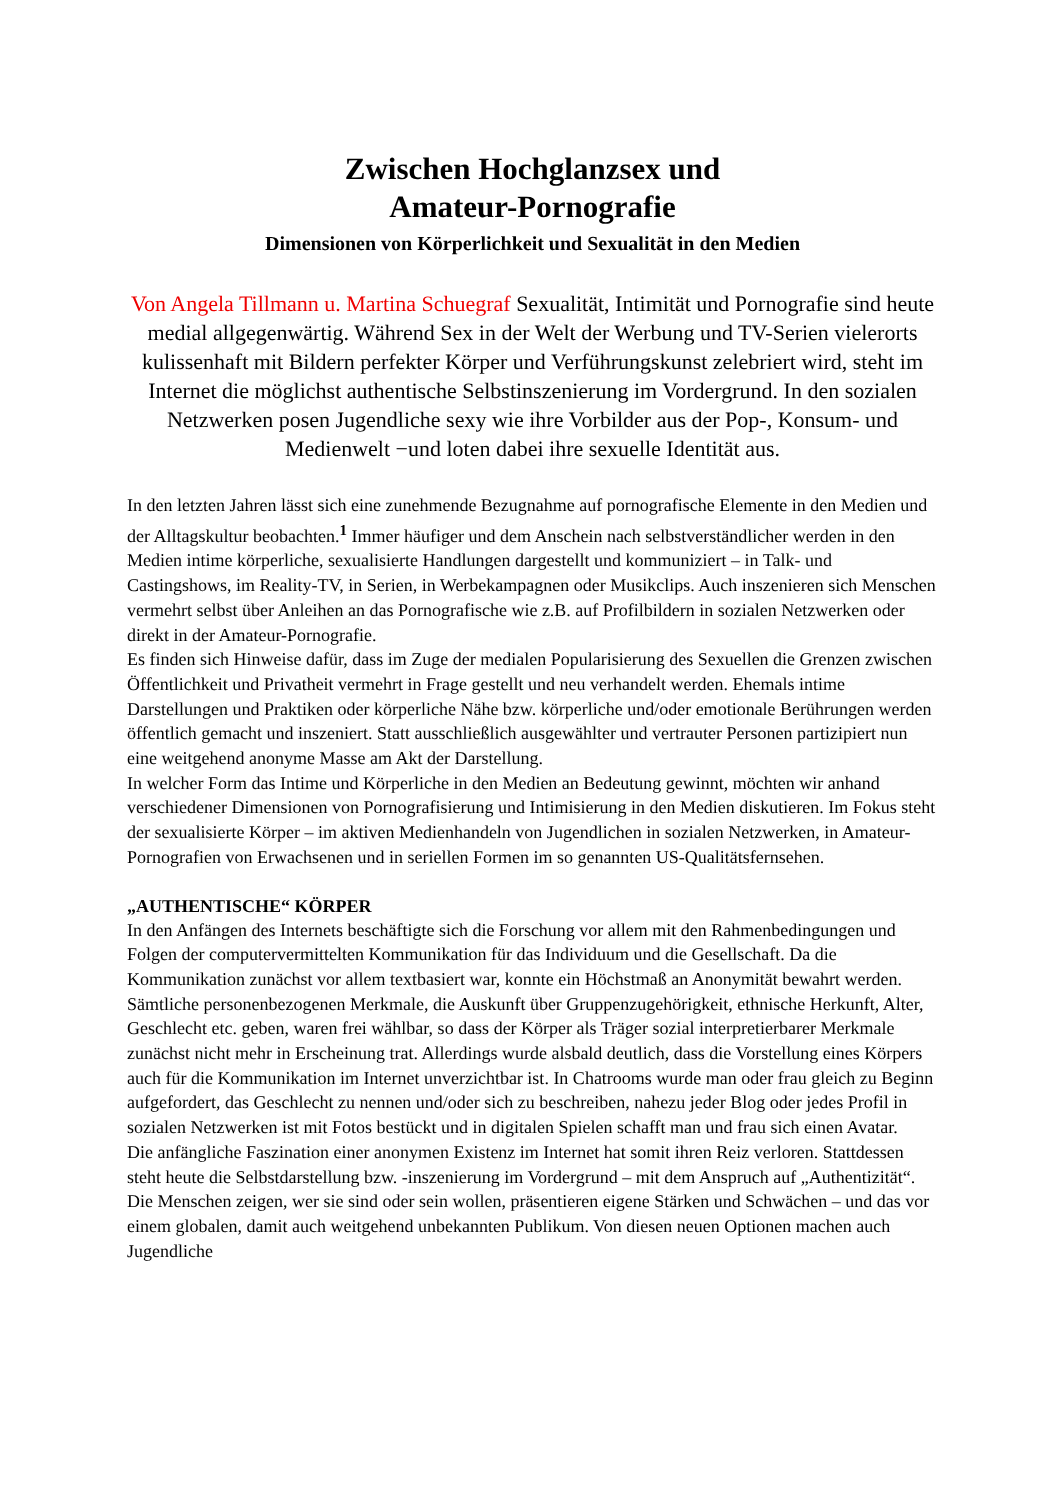Zwischen Hochglanzsex und
Amateur-Pornografie
Dimensionen von Körperlichkeit und Sexualität in den Medien
Von Angela Tillmann u. Martina Schuegraf Sexualität, Intimität und Pornografie sind heute medial allgegenwärtig. Während Sex in der Welt der Werbung und TV-Serien vielerorts kulissenhaft mit Bildern perfekter Körper und Verführungskunst zelebriert wird, steht im Internet die möglichst authentische Selbstinszenierung im Vordergrund. In den sozialen Netzwerken posen Jugendliche sexy wie ihre Vorbilder aus der Pop-, Konsum- und Medienwelt −und loten dabei ihre sexuelle Identität aus.
In den letzten Jahren lässt sich eine zunehmende Bezugnahme auf pornografische Elemente in den Medien und der Alltagskultur beobachten.<sup>1</sup> Immer häufiger und dem Anschein nach selbstverständlicher werden in den Medien intime körperliche, sexualisierte Handlungen dargestellt und kommuniziert – in Talk- und Castingshows, im Reality-TV, in Serien, in Werbekampagnen oder Musikclips. Auch inszenieren sich Menschen vermehrt selbst über Anleihen an das Pornografische wie z.B. auf Profilbildern in sozialen Netzwerken oder direkt in der Amateur-Pornografie.
Es finden sich Hinweise dafür, dass im Zuge der medialen Popularisierung des Sexuellen die Grenzen zwischen Öffentlichkeit und Privatheit vermehrt in Frage gestellt und neu verhandelt werden. Ehemals intime Darstellungen und Praktiken oder körperliche Nähe bzw. körperliche und/oder emotionale Berührungen werden öffentlich gemacht und inszeniert. Statt ausschließlich ausgewählter und vertrauter Personen partizipiert nun eine weitgehend anonyme Masse am Akt der Darstellung.
In welcher Form das Intime und Körperliche in den Medien an Bedeutung gewinnt, möchten wir anhand verschiedener Dimensionen von Pornografisierung und Intimisierung in den Medien diskutieren. Im Fokus steht der sexualisierte Körper – im aktiven Medienhandeln von Jugendlichen in sozialen Netzwerken, in Amateur-Pornografien von Erwachsenen und in seriellen Formen im so genannten US-Qualitätsfernsehen.
„AUTHENTISCHE“ KÖRPER
In den Anfängen des Internets beschäftigte sich die Forschung vor allem mit den Rahmenbedingungen und Folgen der computervermittelten Kommunikation für das Individuum und die Gesellschaft. Da die Kommunikation zunächst vor allem textbasiert war, konnte ein Höchstmaß an Anonymität bewahrt werden. Sämtliche personenbezogenen Merkmale, die Auskunft über Gruppenzugehörigkeit, ethnische Herkunft, Alter, Geschlecht etc. geben, waren frei wählbar, so dass der Körper als Träger sozial interpretierbarer Merkmale zunächst nicht mehr in Erscheinung trat. Allerdings wurde alsbald deutlich, dass die Vorstellung eines Körpers auch für die Kommunikation im Internet unverzichtbar ist. In Chatrooms wurde man oder frau gleich zu Beginn aufgefordert, das Geschlecht zu nennen und/oder sich zu beschreiben, nahezu jeder Blog oder jedes Profil in sozialen Netzwerken ist mit Fotos bestückt und in digitalen Spielen schafft man und frau sich einen Avatar.
Die anfängliche Faszination einer anonymen Existenz im Internet hat somit ihren Reiz verloren. Stattdessen steht heute die Selbstdarstellung bzw. -inszenierung im Vordergrund – mit dem Anspruch auf „Authentizität“. Die Menschen zeigen, wer sie sind oder sein wollen, präsentieren eigene Stärken und Schwächen – und das vor einem globalen, damit auch weitgehend unbekannten Publikum. Von diesen neuen Optionen machen auch Jugendliche